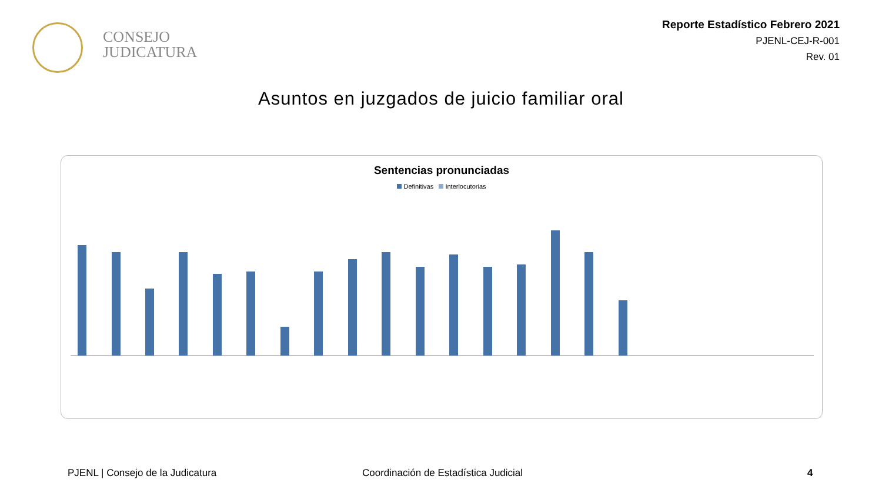CONSEJO
JUDICATURA
Reporte Estadístico Febrero 2021
PJENL-CEJ-R-001
Rev. 01
Asuntos en juzgados de juicio familiar oral
Sentencias pronunciadas
Definitivas Interlocutorias
PJENL | Consejo de la Judicatura
Coordinación de Estadística Judicial
4